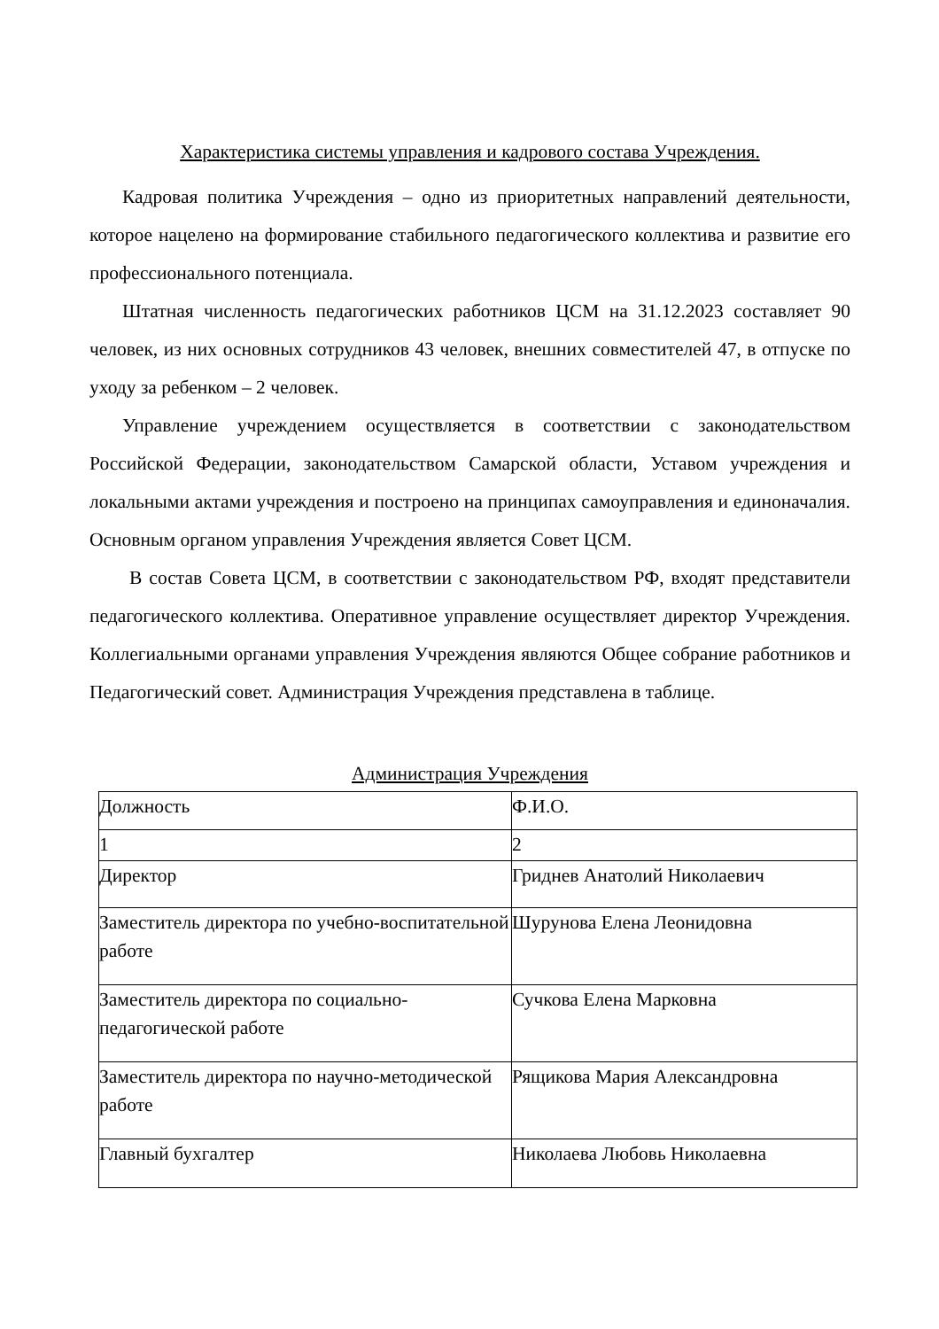Характеристика системы управления и кадрового состава Учреждения.
Кадровая политика Учреждения – одно из приоритетных направлений деятельности, которое нацелено на формирование стабильного педагогического коллектива и развитие его профессионального потенциала.
Штатная численность педагогических работников ЦСМ на 31.12.2023 составляет 90 человек, из них основных сотрудников 43 человек, внешних совместителей 47, в отпуске по уходу за ребенком – 2 человек.
Управление учреждением осуществляется в соответствии с законодательством Российской Федерации, законодательством Самарской области, Уставом учреждения и локальными актами учреждения и построено на принципах самоуправления и единоначалия. Основным органом управления Учреждения является Совет ЦСМ.
В состав Совета ЦСМ, в соответствии с законодательством РФ, входят представители педагогического коллектива. Оперативное управление осуществляет директор Учреждения. Коллегиальными органами управления Учреждения являются Общее собрание работников и Педагогический совет. Администрация Учреждения представлена в таблице.
Администрация Учреждения
| Должность | Ф.И.О. |
| 1 | 2 |
| Директор | Гриднев Анатолий Николаевич |
| Заместитель директора по учебно-воспитательной работе | Шурунова Елена Леонидовна |
| Заместитель директора по социально-педагогической работе | Сучкова Елена Марковна |
| Заместитель директора по научно-методической работе | Рящикова Мария Александровна |
| Главный бухгалтер | Николаева Любовь Николаевна |